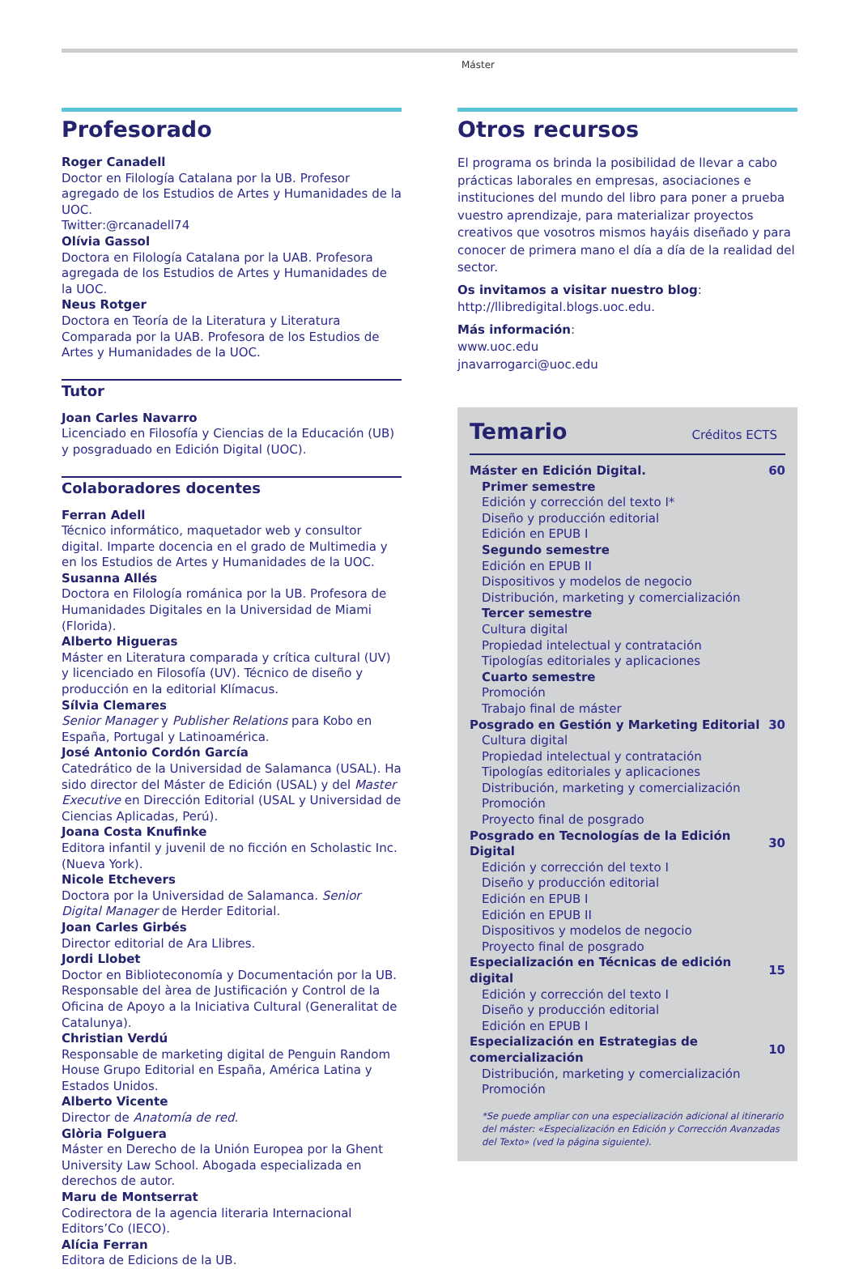Máster
Profesorado
Roger Canadell
Doctor en Filología Catalana por la UB. Profesor agregado de los Estudios de Artes y Humanidades de la UOC.
Twitter:@rcanadell74
Olívia Gassol
Doctora en Filología Catalana por la UAB. Profesora agregada de los Estudios de Artes y Humanidades de la UOC.
Neus Rotger
Doctora en Teoría de la Literatura y Literatura Comparada por la UAB. Profesora de los Estudios de Artes y Humanidades de la UOC.
Tutor
Joan Carles Navarro
Licenciado en Filosofía y Ciencias de la Educación (UB) y posgraduado en Edición Digital (UOC).
Colaboradores docentes
Ferran Adell
Técnico informático, maquetador web y consultor digital. Imparte docencia en el grado de Multimedia y en los Estudios de Artes y Humanidades de la UOC.
Susanna Allés
Doctora en Filología románica por la UB. Profesora de Humanidades Digitales en la Universidad de Miami (Florida).
Alberto Higueras
Máster en Literatura comparada y crítica cultural (UV) y licenciado en Filosofía (UV). Técnico de diseño y producción en la editorial Klímacus.
Sílvia Clemares
Senior Manager y Publisher Relations para Kobo en España, Portugal y Latinoamérica.
José Antonio Cordón García
Catedrático de la Universidad de Salamanca (USAL). Ha sido director del Máster de Edición (USAL) y del Master Executive en Dirección Editorial (USAL y Universidad de Ciencias Aplicadas, Perú).
Joana Costa Knufinke
Editora infantil y juvenil de no ficción en Scholastic Inc. (Nueva York).
Nicole Etchevers
Doctora por la Universidad de Salamanca. Senior Digital Manager de Herder Editorial.
Joan Carles Girbés
Director editorial de Ara Llibres.
Jordi Llobet
Doctor en Biblioteconomía y Documentación por la UB. Responsable del àrea de Justificación y Control de la Oficina de Apoyo a la Iniciativa Cultural (Generalitat de Catalunya).
Christian Verdú
Responsable de marketing digital de Penguin Random House Grupo Editorial en España, América Latina y Estados Unidos.
Alberto Vicente
Director de Anatomía de red.
Glòria Folguera
Máster en Derecho de la Unión Europea por la Ghent University Law School. Abogada especializada en derechos de autor.
Maru de Montserrat
Codirectora de la agencia literaria Internacional Editors’Co (IECO).
Alícia Ferran
Editora de Edicions de la UB.
Otros recursos
El programa os brinda la posibilidad de llevar a cabo prácticas laborales en empresas, asociaciones e instituciones del mundo del libro para poner a prueba vuestro aprendizaje, para materializar proyectos creativos que vosotros mismos hayáis diseñado y para conocer de primera mano el día a día de la realidad del sector.
Os invitamos a visitar nuestro blog:
http://llibredigital.blogs.uoc.edu.
Más información:
www.uoc.edu
jnavarrogarci@uoc.edu
Temario Créditos ECTS
| Máster en Edición Digital. | 60 |
| Primer semestre | |
| Edición y corrección del texto I* | |
| Diseño y producción editorial | |
| Edición en EPUB I | |
| Segundo semestre | |
| Edición en EPUB II | |
| Dispositivos y modelos de negocio | |
| Distribución, marketing y comercialización | |
| Tercer semestre | |
| Cultura digital | |
| Propiedad intelectual y contratación | |
| Tipologías editoriales y aplicaciones | |
| Cuarto semestre | |
| Promoción | |
| Trabajo final de máster | |
| Posgrado en Gestión y Marketing Editorial | 30 |
| Cultura digital | |
| Propiedad intelectual y contratación | |
| Tipologías editoriales y aplicaciones | |
| Distribución, marketing y comercialización | |
| Promoción | |
| Proyecto final de posgrado | |
| Posgrado en Tecnologías de la Edición Digital | 30 |
| Edición y corrección del texto I | |
| Diseño y producción editorial | |
| Edición en EPUB I | |
| Edición en EPUB II | |
| Dispositivos y modelos de negocio | |
| Proyecto final de posgrado | |
| Especialización en Técnicas de edición digital | 15 |
| Edición y corrección del texto I | |
| Diseño y producción editorial | |
| Edición en EPUB I | |
| Especialización en Estrategias de comercialización | 10 |
| Distribución, marketing y comercialización | |
| Promoción | |
*Se puede ampliar con una especialización adicional al itinerario del máster: «Especialización en Edición y Corrección Avanzadas del Texto» (ved la página siguiente).